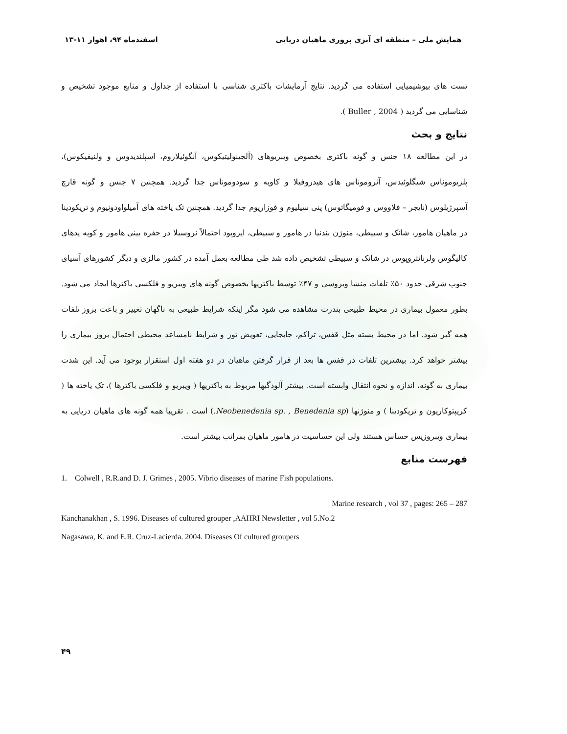۱۳-۱۱ اسفندماه ۹۴، اهواز همایش ملی – منطقه ای آبزی پروری ماهیان دریایی
تست های بیوشیمیایی استفاده می گردید. نتایج آرمایشات باکتری شناسی با استفاده از جداول و منابع موجود تشخیص و شناسایی می گردید ( Buller , 2004 ).
نتایج و بحث
در این مطالعه ۱۸ جنس و گونه باکتری بخصوص ویبریوهای (آلجینولیتیکوس، آنگوئیلاروم، اسپلندیدوس و ولنیفیکوس)، پلزیوموناس شیگلوئیدس، آئروموناس های هیدروفیلا و کاویه و سودوموناس جدا گردید. همچنین ۷ جنس و گونه قارچ آسپرژیلوس (نایجر – فلاووس و فومیگاتوس) پنی سیلیوم و فوزاریوم جدا گردید. همچنین تک یاخته های آمیلواودونیوم و تریکودینا در ماهیان هامور، شانک و سبیطی، منوژن بندنیا در هامور و سبیطی، ایزوپود احتمالاً نروسیلا در حفره بینی هامور و کوپه پدهای کالیگوس ولرنانتروپوس در شانک و سبیطی تشخیص داده شد طی مطالعه بعمل آمده در کشور مالزی و دیگر کشورهای آسیای جنوب شرقی حدود ۵۰٪ تلفات منشا ویروسی و ۴۷٪ توسط باکتریها بخصوص گونه های ویبریو و فلکسی باکترها ایجاد می شود. بطور معمول بیماری در محیط طبیعی بندرت مشاهده می شود مگر اینکه شرایط طبیعی به ناگهان تغییر و باعث بروز تلفات همه گیر شود. اما در محیط بسته مثل قفس، تراکم، جابجایی، تعویض تور و شرایط نامساعد محیطی احتمال بروز بیماری را بیشتر خواهد کرد. بیشترین تلفات در قفس ها بعد از قرار گرفتن ماهیان در دو هفته اول استقرار بوجود می آید. این شدت بیماری به گونه، اندازه و نحوه انتقال وابسته است. بیشتر آلودگیها مربوط به باکتریها ( ویبریو و فلکسی باکترها )، تک یاخته ها ( کریپتوکاریون و تریکودینا ) و منوژنها (Neobenedenia sp. , Benedenia sp.) است . تقریبا همه گونه های ماهیان دریایی به بیماری ویبروزیس حساس هستند ولی این حساسیت در هامور ماهیان بمراتب بیشتر است.
فهرست منابع
1. Colwell , R.R.and D. J. Grimes , 2005. Vibrio diseases of marine Fish populations.
Marine research , vol 37 , pages: 265 – 287
Kanchanakhan , S. 1996. Diseases of cultured grouper ,AAHRI Newsletter , vol 5.No.2
Nagasawa, K. and E.R. Cruz-Lacierda. 2004. Diseases Of cultured groupers
۴۹